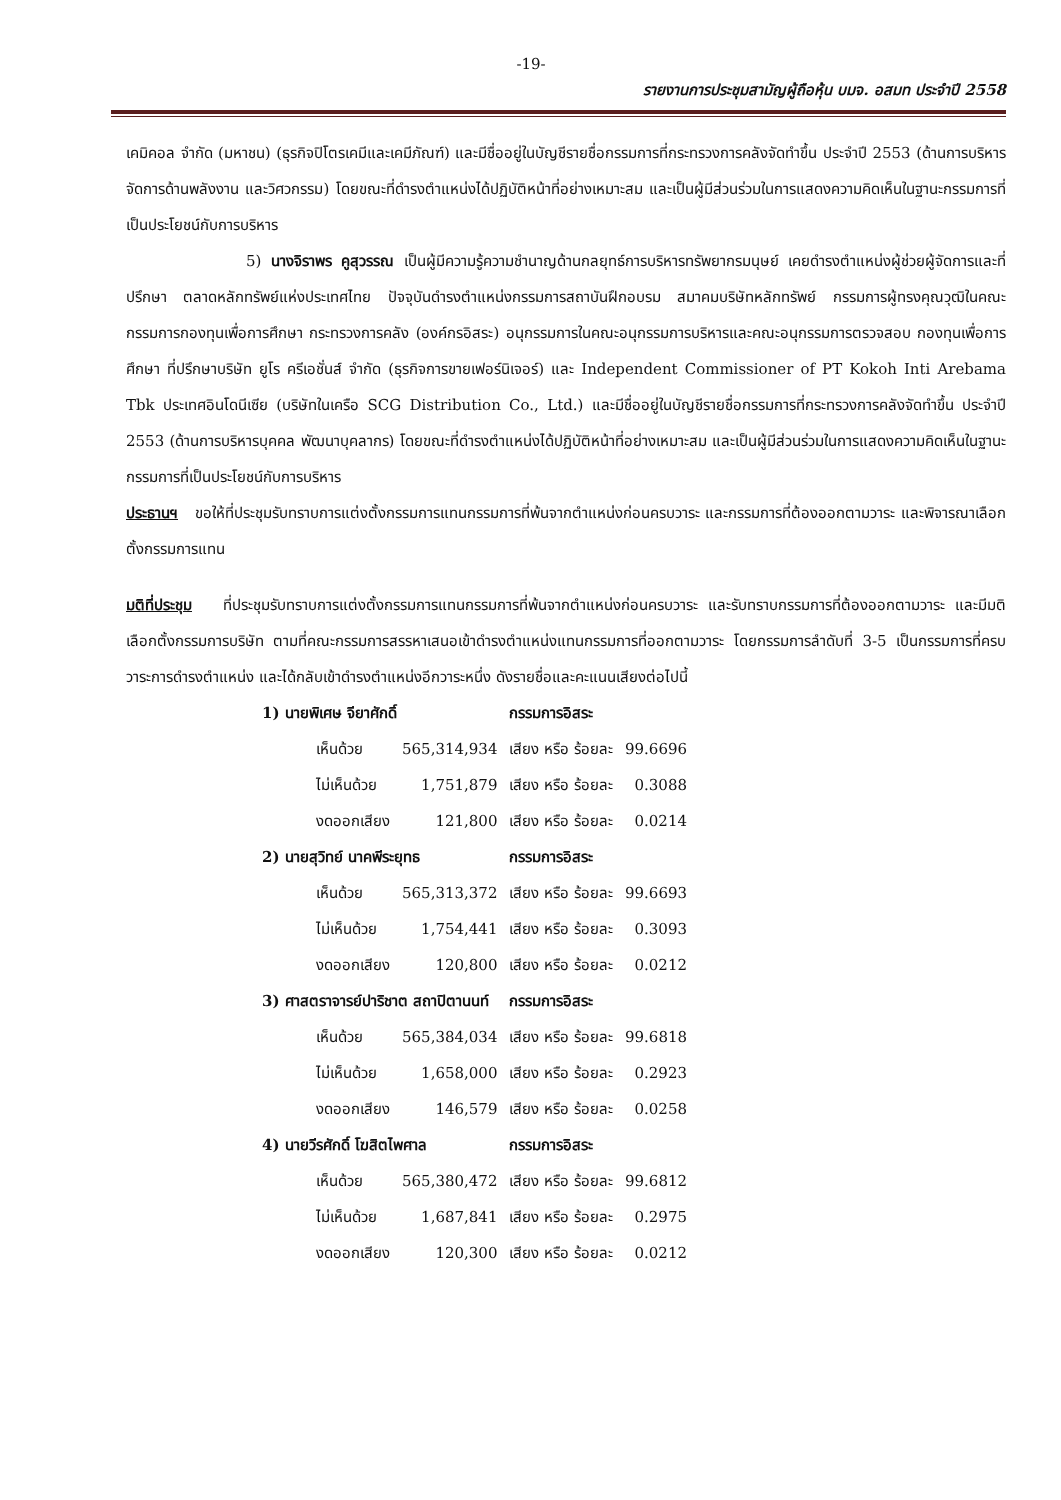-19-
รายงานการประชุมสามัญผู้ถือหุ้น บมจ. อสมท ประจำปี 2558
เคมิคอล จำกัด (มหาชน) (ธุรกิจปิโตรเคมีและเคมีภัณฑ์) และมีชื่ออยู่ในบัญชีรายชื่อกรรมการที่กระทรวงการคลังจัดทำขึ้น ประจำปี 2553 (ด้านการบริหารจัดการด้านพลังงาน และวิศวกรรม) โดยขณะที่ดำรงตำแหน่งได้ปฏิบัติหน้าที่อย่างเหมาะสม และเป็นผู้มีส่วนร่วมในการแสดงความคิดเห็นในฐานะกรรมการที่เป็นประโยชน์กับการบริหาร
5) นางจิราพร คูสุวรรณ เป็นผู้มีความรู้ความชำนาญด้านกลยุทธ์การบริหารทรัพยากรมนุษย์ เคยดำรงตำแหน่งผู้ช่วยผู้จัดการและที่ปรึกษา ตลาดหลักทรัพย์แห่งประเทศไทย ปัจจุบันดำรงตำแหน่งกรรมการสถาบันฝึกอบรม สมาคมบริษัทหลักทรัพย์ กรรมการผู้ทรงคุณวุฒิในคณะกรรมการกองทุนเพื่อการศึกษา กระทรวงการคลัง (องค์กรอิสระ) อนุกรรมการในคณะอนุกรรมการบริหารและคณะอนุกรรมการตรวจสอบ กองทุนเพื่อการศึกษา ที่ปรึกษาบริษัท ยูโร ครีเอชั่นส์ จำกัด (ธุรกิจการขายเฟอร์นิเจอร์) และ Independent Commissioner of PT Kokoh Inti Arebama Tbk ประเทศอินโดนีเซีย (บริษัทในเครือ SCG Distribution Co., Ltd.) และมีชื่ออยู่ในบัญชีรายชื่อกรรมการที่กระทรวงการคลังจัดทำขึ้น ประจำปี 2553 (ด้านการบริหารบุคคล พัฒนาบุคลากร) โดยขณะที่ดำรงตำแหน่งได้ปฏิบัติหน้าที่อย่างเหมาะสม และเป็นผู้มีส่วนร่วมในการแสดงความคิดเห็นในฐานะกรรมการที่เป็นประโยชน์กับการบริหาร
ประธานฯ ขอให้ที่ประชุมรับทราบการแต่งตั้งกรรมการแทนกรรมการที่พ้นจากตำแหน่งก่อนครบวาระ และกรรมการที่ต้องออกตามวาระ และพิจารณาเลือกตั้งกรรมการแทน
มติที่ประชุม ที่ประชุมรับทราบการแต่งตั้งกรรมการแทนกรรมการที่พ้นจากตำแหน่งก่อนครบวาระ และรับทราบกรรมการที่ต้องออกตามวาระ และมีมติเลือกตั้งกรรมการบริษัท ตามที่คณะกรรมการสรรหาเสนอเข้าดำรงตำแหน่งแทนกรรมการที่ออกตามวาระ โดยกรรมการลำดับที่ 3-5 เป็นกรรมการที่ครบวาระการดำรงตำแหน่ง และได้กลับเข้าดำรงตำแหน่งอีกวาระหนึ่ง ดังรายชื่อและคะแนนเสียงต่อไปนี้
| 1) นายพิเศษ จียาศักดิ์ | | กรรมการอิสระ | |
| เห็นด้วย | 565,314,934 | เสียง หรือ ร้อยละ | 99.6696 |
| ไม่เห็นด้วย | 1,751,879 | เสียง หรือ ร้อยละ | 0.3088 |
| งดออกเสียง | 121,800 | เสียง หรือ ร้อยละ | 0.0214 |
| 2) นายสุวิทย์ นาคพีระยุทธ | | กรรมการอิสระ | |
| เห็นด้วย | 565,313,372 | เสียง หรือ ร้อยละ | 99.6693 |
| ไม่เห็นด้วย | 1,754,441 | เสียง หรือ ร้อยละ | 0.3093 |
| งดออกเสียง | 120,800 | เสียง หรือ ร้อยละ | 0.0212 |
| 3) ศาสตราจารย์ปาริชาต สถาปิตานนท์ | | กรรมการอิสระ | |
| เห็นด้วย | 565,384,034 | เสียง หรือ ร้อยละ | 99.6818 |
| ไม่เห็นด้วย | 1,658,000 | เสียง หรือ ร้อยละ | 0.2923 |
| งดออกเสียง | 146,579 | เสียง หรือ ร้อยละ | 0.0258 |
| 4) นายวีรศักดิ์ โฆสิตไพศาล | | กรรมการอิสระ | |
| เห็นด้วย | 565,380,472 | เสียง หรือ ร้อยละ | 99.6812 |
| ไม่เห็นด้วย | 1,687,841 | เสียง หรือ ร้อยละ | 0.2975 |
| งดออกเสียง | 120,300 | เสียง หรือ ร้อยละ | 0.0212 |